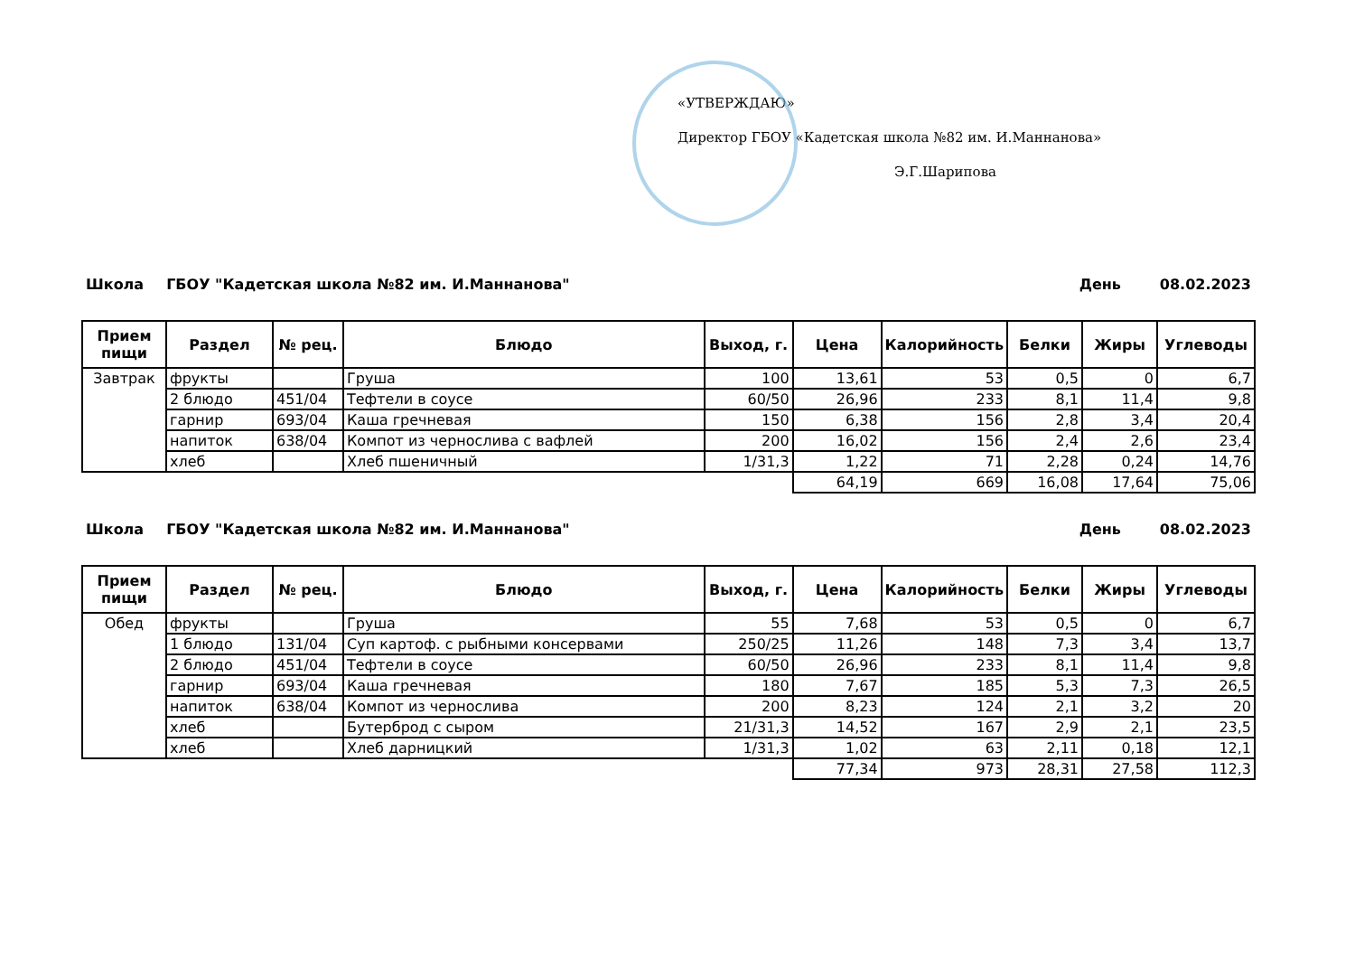«УТВЕРЖДАЮ»
Директор ГБОУ «Кадетская школа №82 им. И.Маннанова»
Э.Г.Шарипова
Школа ГБОУ "Кадетская школа №82 им. И.Маннанова" День 08.02.2023
| Прием пищи | Раздел | № рец. | Блюдо | Выход, г. | Цена | Калорийность | Белки | Жиры | Углеводы |
| --- | --- | --- | --- | --- | --- | --- | --- | --- | --- |
| Завтрак | фрукты | | Груша | 100 | 13,61 | 53 | 0,5 | 0 | 6,7 |
| | 2 блюдо | 451/04 | Тефтели в соусе | 60/50 | 26,96 | 233 | 8,1 | 11,4 | 9,8 |
| | гарнир | 693/04 | Каша гречневая | 150 | 6,38 | 156 | 2,8 | 3,4 | 20,4 |
| | напиток | 638/04 | Компот из чернослива с вафлей | 200 | 16,02 | 156 | 2,4 | 2,6 | 23,4 |
| | хлеб | | Хлеб пшеничный | 1/31,3 | 1,22 | 71 | 2,28 | 0,24 | 14,76 |
| | | | | | 64,19 | 669 | 16,08 | 17,64 | 75,06 |
Школа ГБОУ "Кадетская школа №82 им. И.Маннанова" День 08.02.2023
| Прием пищи | Раздел | № рец. | Блюдо | Выход, г. | Цена | Калорийность | Белки | Жиры | Углеводы |
| --- | --- | --- | --- | --- | --- | --- | --- | --- | --- |
| Обед | фрукты | | Груша | 55 | 7,68 | 53 | 0,5 | 0 | 6,7 |
| | 1 блюдо | 131/04 | Суп картоф. с рыбными консервами | 250/25 | 11,26 | 148 | 7,3 | 3,4 | 13,7 |
| | 2 блюдо | 451/04 | Тефтели в соусе | 60/50 | 26,96 | 233 | 8,1 | 11,4 | 9,8 |
| | гарнир | 693/04 | Каша гречневая | 180 | 7,67 | 185 | 5,3 | 7,3 | 26,5 |
| | напиток | 638/04 | Компот из чернослива | 200 | 8,23 | 124 | 2,1 | 3,2 | 20 |
| | хлеб | | Бутерброд с сыром | 21/31,3 | 14,52 | 167 | 2,9 | 2,1 | 23,5 |
| | хлеб | | Хлеб дарницкий | 1/31,3 | 1,02 | 63 | 2,11 | 0,18 | 12,1 |
| | | | | | 77,34 | 973 | 28,31 | 27,58 | 112,3 |